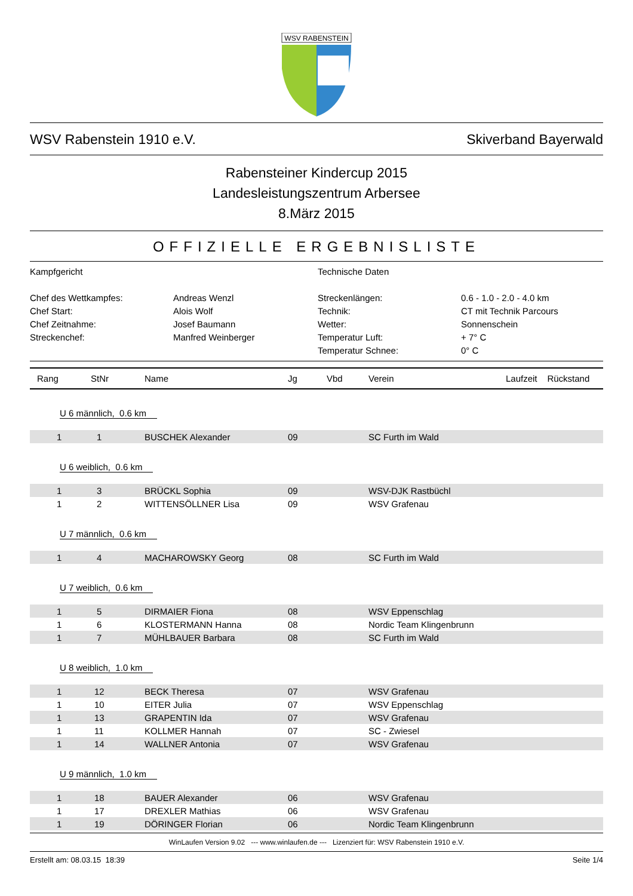WSV RABENSTEIN
WSV Rabenstein 1910 e.V. Skiverband Bayerwald
Rabensteiner Kindercup 2015
Landesleistungszentrum Arbersee
8.März 2015
OFFIZIELLE ERGEBNISLISTE
Kampfgericht
Technische Daten
Chef des Wettkampfes:
Andreas Wenzl
Streckenlängen:
0.6 - 1.0 - 2.0 - 4.0 km
Chef Start:
Alois Wolf
Technik:
CT mit Technik Parcours
Chef Zeitnahme:
Josef Baumann
Wetter:
Sonnenschein
Streckenchef:
Manfred Weinberger
Temperatur Luft:
+ 7° C
Temperatur Schnee:
0° C
| Rang | StNr | Name | Jg | Vbd | Verein | Laufzeit | Rückstand |
| --- | --- | --- | --- | --- | --- | --- | --- |
| U 6 männlich, 0.6 km | | | | | | | |
| 1 | 1 | BUSCHEK Alexander | 09 | | SC Furth im Wald | | |
| U 6 weiblich, 0.6 km | | | | | | | |
| 1 | 3 | BRÜCKL Sophia | 09 | | WSV-DJK Rastbüchl | | |
| 1 | 2 | WITTENSÖLLNER Lisa | 09 | | WSV Grafenau | | |
| U 7 männlich, 0.6 km | | | | | | | |
| 1 | 4 | MACHAROWSKY Georg | 08 | | SC Furth im Wald | | |
| U 7 weiblich, 0.6 km | | | | | | | |
| 1 | 5 | DIRMAIER Fiona | 08 | | WSV Eppenschlag | | |
| 1 | 6 | KLOSTERMANN Hanna | 08 | | Nordic Team Klingenbrunn | | |
| 1 | 7 | MÜHLBAUER Barbara | 08 | | SC Furth im Wald | | |
| U 8 weiblich, 1.0 km | | | | | | | |
| 1 | 12 | BECK Theresa | 07 | | WSV Grafenau | | |
| 1 | 10 | EITER Julia | 07 | | WSV Eppenschlag | | |
| 1 | 13 | GRAPENTIN Ida | 07 | | WSV Grafenau | | |
| 1 | 11 | KOLLMER Hannah | 07 | | SC - Zwiesel | | |
| 1 | 14 | WALLNER Antonia | 07 | | WSV Grafenau | | |
| U 9 männlich, 1.0 km | | | | | | | |
| 1 | 18 | BAUER Alexander | 06 | | WSV Grafenau | | |
| 1 | 17 | DREXLER Mathias | 06 | | WSV Grafenau | | |
| 1 | 19 | DÖRINGER Florian | 06 | | Nordic Team Klingenbrunn | | |
WinLaufen Version 9.02 --- www.winlaufen.de --- Lizenziert für: WSV Rabenstein 1910 e.V.
Erstellt am: 08.03.15 18:39 Seite 1/4